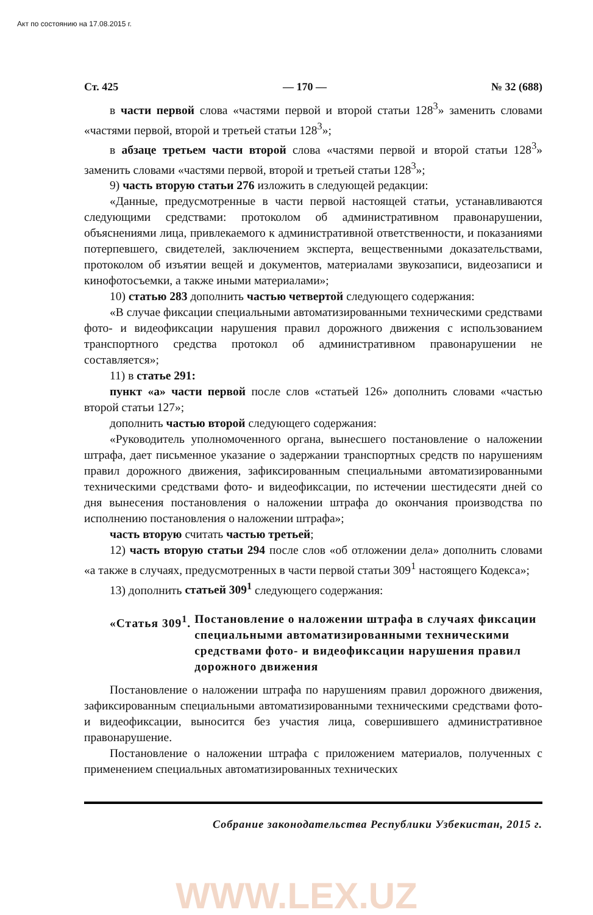Акт по состоянию на 17.08.2015 г.
Ст. 425 — 170 — № 32 (688)
в части первой слова «частями первой и второй статьи 128<sup>3</sup>» заменить словами «частями первой, второй и третьей статьи 128<sup>3</sup>»;
в абзаце третьем части второй слова «частями первой и второй статьи 128<sup>3</sup>» заменить словами «частями первой, второй и третьей статьи 128<sup>3</sup>»;
9) часть вторую статьи 276 изложить в следующей редакции:
«Данные, предусмотренные в части первой настоящей статьи, устанавливаются следующими средствами: протоколом об административном правонарушении, объяснениями лица, привлекаемого к административной ответственности, и показаниями потерпевшего, свидетелей, заключением эксперта, вещественными доказательствами, протоколом об изъятии вещей и документов, материалами звукозаписи, видеозаписи и кинофотосъемки, а также иными материалами»;
10) статью 283 дополнить частью четвертой следующего содержания:
«В случае фиксации специальными автоматизированными техническими средствами фото- и видеофиксации нарушения правил дорожного движения с использованием транспортного средства протокол об административном правонарушении не составляется»;
11) в статье 291:
пункт «а» части первой после слов «статьей 126» дополнить словами «частью второй статьи 127»;
дополнить частью второй следующего содержания:
«Руководитель уполномоченного органа, вынесшего постановление о наложении штрафа, дает письменное указание о задержании транспортных средств по нарушениям правил дорожного движения, зафиксированным специальными автоматизированными техническими средствами фото- и видеофиксации, по истечении шестидесяти дней со дня вынесения постановления о наложении штрафа до окончания производства по исполнению постановления о наложении штрафа»;
часть вторую считать частью третьей;
12) часть вторую статьи 294 после слов «об отложении дела» дополнить словами «а также в случаях, предусмотренных в части первой статьи 309<sup>1</sup> настоящего Кодекса»;
13) дополнить статьей 309<sup>1</sup> следующего содержания:
«Статья 309<sup>1</sup>. Постановление о наложении штрафа в случаях фиксации специальными автоматизированными техническими средствами фото- и видеофиксации нарушения правил дорожного движения
Постановление о наложении штрафа по нарушениям правил дорожного движения, зафиксированным специальными автоматизированными техническими средствами фото- и видеофиксации, выносится без участия лица, совершившего административное правонарушение.
Постановление о наложении штрафа с приложением материалов, полученных с применением специальных автоматизированных технических
Собрание законодательства Республики Узбекистан, 2015 г.
WWW.LEX.UZ